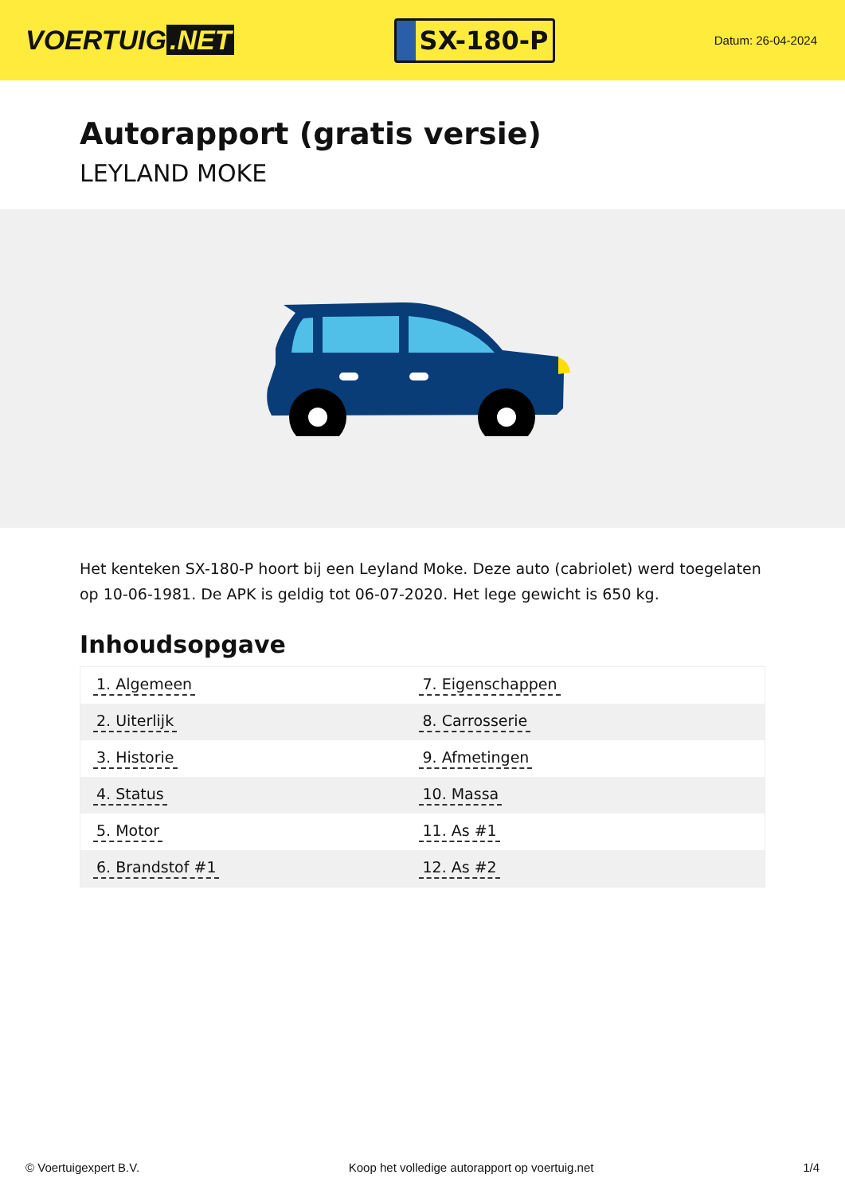VOERTUIG.NET
SX-180-P
Datum: 26-04-2024
Autorapport (gratis versie)
LEYLAND MOKE
Het kenteken SX-180-P hoort bij een Leyland Moke. Deze auto (cabriolet) werd toegelaten op 10-06-1981. De APK is geldig tot 06-07-2020. Het lege gewicht is 650 kg.
Inhoudsopgave
| 1. Algemeen | 7. Eigenschappen |
| 2. Uiterlijk | 8. Carrosserie |
| 3. Historie | 9. Afmetingen |
| 4. Status | 10. Massa |
| 5. Motor | 11. As #1 |
| 6. Brandstof #1 | 12. As #2 |
© Voertuigexpert B.V. Koop het volledige autorapport op voertuig.net
1/4